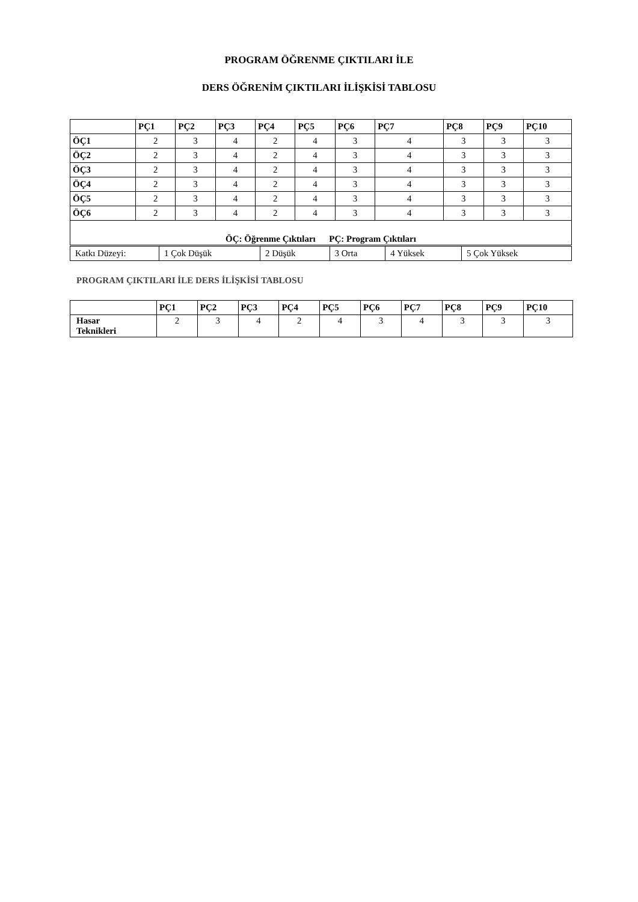PROGRAM ÖĞRENME ÇIKTILARI İLE
DERS ÖĞRENİM ÇIKTILARI İLİŞKİSİ TABLOSU
| | PÇ1 | PÇ2 | PÇ3 | PÇ4 | PÇ5 | PÇ6 | PÇ7 | PÇ8 | PÇ9 | PÇ10 |
| --- | --- | --- | --- | --- | --- | --- | --- | --- | --- | --- |
| ÖÇ1 | 2 | 3 | 4 | 2 | 4 | 3 | 4 | 3 | 3 | 3 |
| ÖÇ2 | 2 | 3 | 4 | 2 | 4 | 3 | 4 | 3 | 3 | 3 |
| ÖÇ3 | 2 | 3 | 4 | 2 | 4 | 3 | 4 | 3 | 3 | 3 |
| ÖÇ4 | 2 | 3 | 4 | 2 | 4 | 3 | 4 | 3 | 3 | 3 |
| ÖÇ5 | 2 | 3 | 4 | 2 | 4 | 3 | 4 | 3 | 3 | 3 |
| ÖÇ6 | 2 | 3 | 4 | 2 | 4 | 3 | 4 | 3 | 3 | 3 |
| ÖÇ: Öğrenme Çıktıları PÇ: Program Çıktıları | | | | | | | | | | |
| Katkı Düzeyi: | 1 Çok Düşük | 2 Düşük | 3 Orta | 4 Yüksek | 5 Çok Yüksek |
PROGRAM ÇIKTILARI İLE DERS İLİŞKİSİ TABLOSU
| | PÇ1 | PÇ2 | PÇ3 | PÇ4 | PÇ5 | PÇ6 | PÇ7 | PÇ8 | PÇ9 | PÇ10 |
| --- | --- | --- | --- | --- | --- | --- | --- | --- | --- | --- |
| Hasar Teknikleri | 2 | 3 | 4 | 2 | 4 | 3 | 4 | 3 | 3 | 3 |